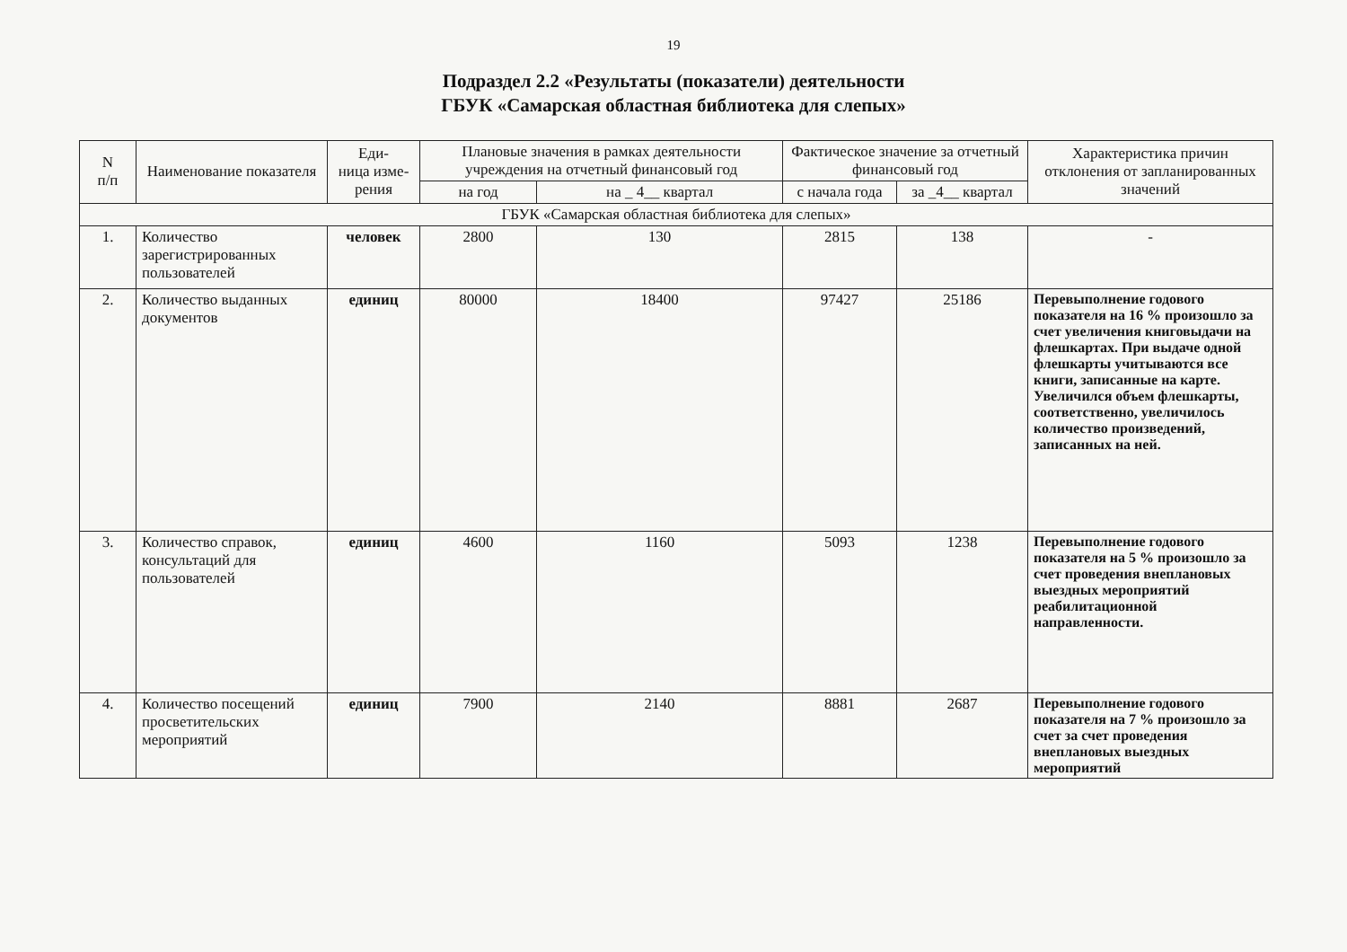19
Подраздел 2.2 «Результаты (показатели) деятельности
ГБУК «Самарская областная библиотека для слепых»
| N п/п | Наименование показателя | Еди- ница изме- рения | Плановые значения в рамках деятельности учреждения на отчетный финансовый год | | Фактическое значение за отчетный финансовый год | | Характеристика причин отклонения от запланированных значений |
| --- | --- | --- | --- | --- | --- | --- | --- |
| | | | на год | на _ 4__ квартал | с начала года | за _4__ квартал | |
| ГБУК «Самарская областная библиотека для слепых» | | | | | | | |
| 1. | Количество зарегистрированных пользователей | человек | 2800 | 130 | 2815 | 138 | - |
| 2. | Количество выданных документов | единиц | 80000 | 18400 | 97427 | 25186 | Перевыполнение годового показателя на 16 % произошло за счет увеличения книговыдачи на флешкартах. При выдаче одной флешкарты учитываются все книги, записанные на карте. Увеличился объем флешкарты, соответственно, увеличилось количество произведений, записанных на ней. |
| 3. | Количество справок, консультаций для пользователей | единиц | 4600 | 1160 | 5093 | 1238 | Перевыполнение годового показателя на 5 % произошло за счет проведения внеплановых выездных мероприятий реабилитационной направленности. |
| 4. | Количество посещений просветительских мероприятий | единиц | 7900 | 2140 | 8881 | 2687 | Перевыполнение годового показателя на 7 % произошло за счет за счет проведения внеплановых выездных мероприятий |